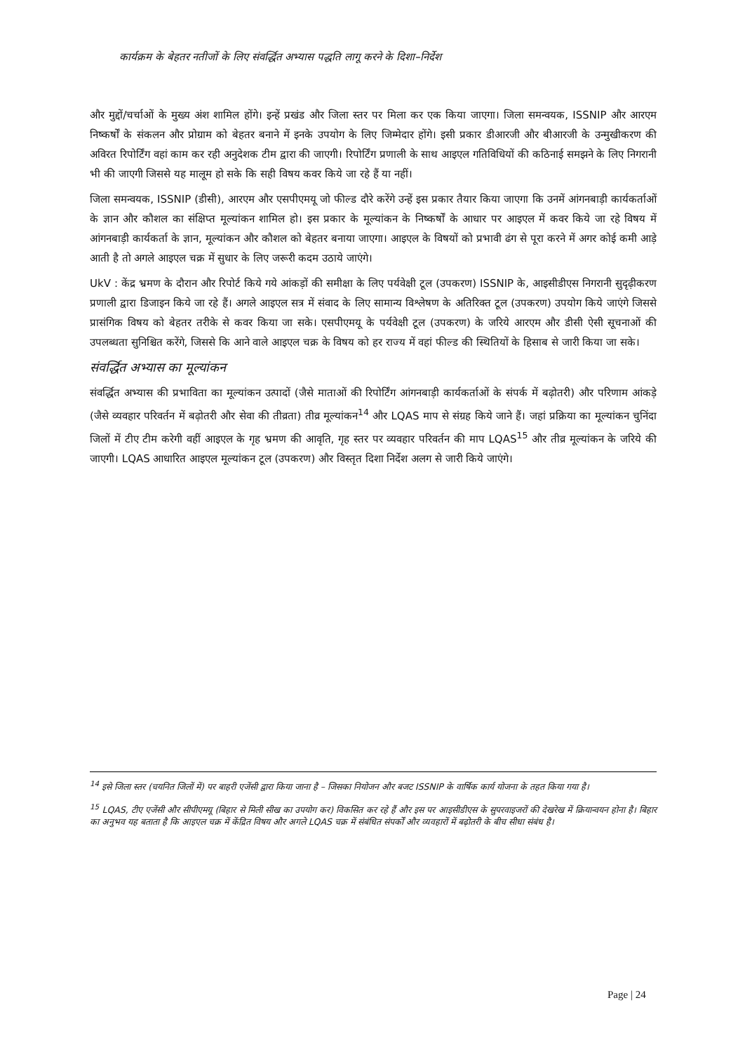कार्यक्रम के बेहतर नतीजों के लिए संवर्द्धित अभ्यास पद्धति लागू करने के दिशा–निर्देश
और मुद्दों/चर्चाओं के मुख्य अंश शामिल होंगे। इन्हें प्रखंड और जिला स्तर पर मिला कर एक किया जाएगा। जिला समन्वयक, ISSNIP और आरएम निष्कर्षों के संकलन और प्रोग्राम को बेहतर बनाने में इनके उपयोग के लिए जिम्मेदार होंगे। इसी प्रकार डीआरजी और बीआरजी के उन्मुखीकरण की अविरत रिपोर्टिंग वहां काम कर रही अनुदेशक टीम द्वारा की जाएगी। रिपोर्टिंग प्रणाली के साथ आइएल गतिविधियों की कठिनाई समझने के लिए निगरानी भी की जाएगी जिससे यह मालूम हो सके कि सही विषय कवर किये जा रहे हैं या नहीं।
जिला समन्वयक, ISSNIP (डीसी), आरएम और एसपीएमयू जो फील्ड दौरे करेंगे उन्हें इस प्रकार तैयार किया जाएगा कि उनमें आंगनबाड़ी कार्यकर्ताओं के ज्ञान और कौशल का संक्षिप्त मूल्यांकन शामिल हो। इस प्रकार के मूल्यांकन के निष्कर्षों के आधार पर आइएल में कवर किये जा रहे विषय में आंगनबाड़ी कार्यकर्ता के ज्ञान, मूल्यांकन और कौशल को बेहतर बनाया जाएगा। आइएल के विषयों को प्रभावी ढंग से पूरा करने में अगर कोई कमी आड़े आती है तो अगले आइएल चक्र में सुधार के लिए जरूरी कदम उठाये जाएंगे।
UkV : केंद्र भ्रमण के दौरान और रिपोर्ट किये गये आंकड़ों की समीक्षा के लिए पर्यवेक्षी टूल (उपकरण) ISSNIP के, आइसीडीएस निगरानी सुदृढ़ीकरण प्रणाली द्वारा डिजाइन किये जा रहे हैं। अगले आइएल सत्र में संवाद के लिए सामान्य विश्लेषण के अतिरिक्त टूल (उपकरण) उपयोग किये जाएंगे जिससे प्रासंगिक विषय को बेहतर तरीके से कवर किया जा सके। एसपीएमयू के पर्यवेक्षी टूल (उपकरण) के जरिये आरएम और डीसी ऐसी सूचनाओं की उपलब्धता सुनिश्चित करेंगे, जिससे कि आने वाले आइएल चक्र के विषय को हर राज्य में वहां फील्ड की स्थितियों के हिसाब से जारी किया जा सके।
संवर्द्धित अभ्यास का मूल्यांकन
संवर्द्धित अभ्यास की प्रभाविता का मूल्यांकन उत्पादों (जैसे माताओं की रिपोर्टिंग आंगनबाड़ी कार्यकर्ताओं के संपर्क में बढ़ोतरी) और परिणाम आंकड़े (जैसे व्यवहार परिवर्तन में बढ़ोतरी और सेवा की तीव्रता) तीव्र मूल्यांकन<sup>14</sup> और LQAS माप से संग्रह किये जाने हैं। जहां प्रक्रिया का मूल्यांकन चुनिंदा जिलों में टीए टीम करेगी वहीं आइएल के गृह भ्रमण की आवृति, गृह स्तर पर व्यवहार परिवर्तन की माप LQAS<sup>15</sup> और तीव्र मूल्यांकन के जरिये की जाएगी। LQAS आधारित आइएल मूल्यांकन टूल (उपकरण) और विस्तृत दिशा निर्देश अलग से जारी किये जाएंगे।
<sup>14</sup> इसे जिला स्तर (चयनित जिलों में) पर बाहरी एजेंसी द्वारा किया जाना है – जिसका नियोजन और बजट ISSNIP के वार्षिक कार्य योजना के तहत किया गया है।
<sup>15</sup> LQAS, टीए एजेंसी और सीपीएमयू (बिहार से मिली सीख का उपयोग कर) विकसित कर रहे हैं और इस पर आइसीडीएस के सुपरवाइजरों की देखरेख में क्रियान्वयन होना है। बिहार का अनुभव यह बताता है कि आइएल चक्र में केंद्रित विषय और अगले LQAS चक्र में संबंधित संपर्कों और व्यवहारों में बढ़ोतरी के बीच सीधा संबंध है।
Page | 24